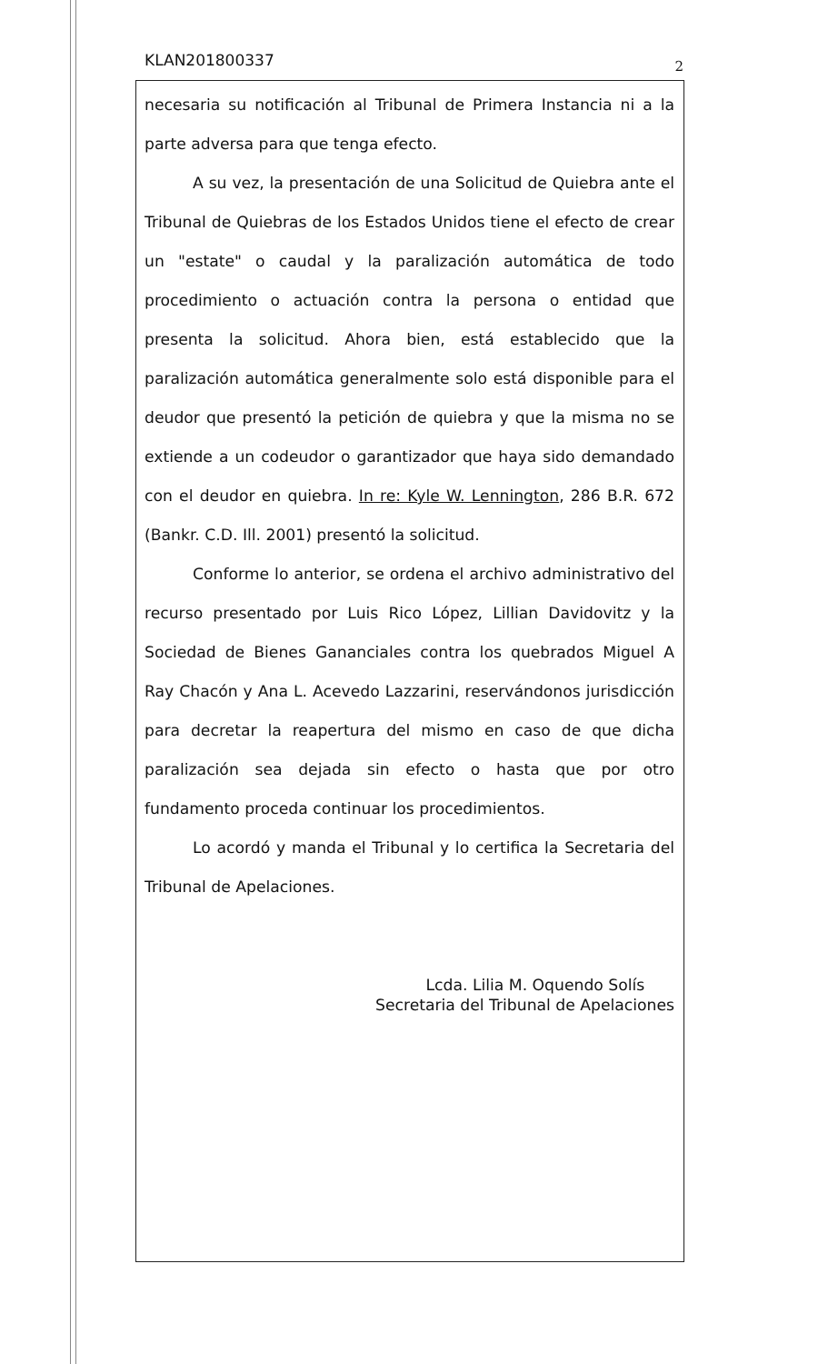KLAN201800337 2
necesaria su notificación al Tribunal de Primera Instancia ni a la parte adversa para que tenga efecto.
A su vez, la presentación de una Solicitud de Quiebra ante el Tribunal de Quiebras de los Estados Unidos tiene el efecto de crear un "estate" o caudal y la paralización automática de todo procedimiento o actuación contra la persona o entidad que presenta la solicitud. Ahora bien, está establecido que la paralización automática generalmente solo está disponible para el deudor que presentó la petición de quiebra y que la misma no se extiende a un codeudor o garantizador que haya sido demandado con el deudor en quiebra. In re: Kyle W. Lennington, 286 B.R. 672 (Bankr. C.D. Ill. 2001) presentó la solicitud.
Conforme lo anterior, se ordena el archivo administrativo del recurso presentado por Luis Rico López, Lillian Davidovitz y la Sociedad de Bienes Gananciales contra los quebrados Miguel A Ray Chacón y Ana L. Acevedo Lazzarini, reservándonos jurisdicción para decretar la reapertura del mismo en caso de que dicha paralización sea dejada sin efecto o hasta que por otro fundamento proceda continuar los procedimientos.
Lo acordó y manda el Tribunal y lo certifica la Secretaria del Tribunal de Apelaciones.
Lcda. Lilia M. Oquendo Solís
Secretaria del Tribunal de Apelaciones